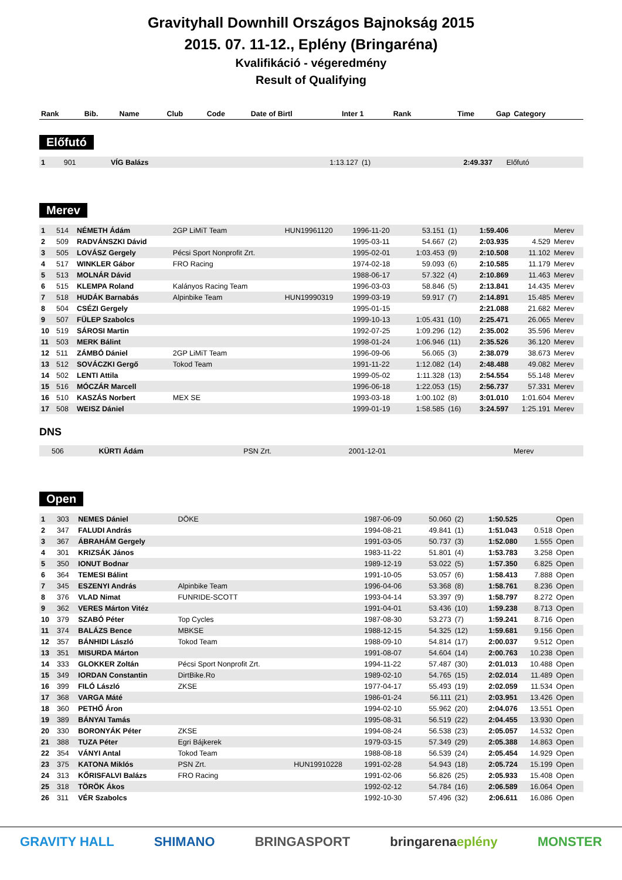Gravityhall Downhill Országos Bajnokság 2015
2015. 07. 11-12., Eplény (Bringaréna)
Kvalifikáció - végeredmény
Result of Qualifying
| Rank | Bib. | Name | Club | Code | Date of Birtl | Inter 1 | Rank | Time | Gap | Category |
| --- | --- | --- | --- | --- | --- | --- | --- | --- | --- | --- |
Előfutó
| 1 | 901 | VÍG Balázs | | | | 1:13.127 | (1) | 2:49.337 | | Előfutó |
Merev
| 1 | 514 | NÉMETH Ádám | 2GP LiMiT Team | HUN19961120 | 1996-11-20 | 53.151 | (1) | 1:59.406 | | Merev |
| 2 | 509 | RADVÁNSZKI Dávid | | | 1995-03-11 | 54.667 | (2) | 2:03.935 | 4.529 | Merev |
| 3 | 505 | LOVÁSZ Gergely | Pécsi Sport Nonprofit Zrt. | | 1995-02-01 | 1:03.453 | (9) | 2:10.508 | 11.102 | Merev |
| 4 | 517 | WINKLER Gábor | FRO Racing | | 1974-02-18 | 59.093 | (6) | 2:10.585 | 11.179 | Merev |
| 5 | 513 | MOLNÁR Dávid | | | 1988-06-17 | 57.322 | (4) | 2:10.869 | 11.463 | Merev |
| 6 | 515 | KLEMPA Roland | Kalányos Racing Team | | 1996-03-03 | 58.846 | (5) | 2:13.841 | 14.435 | Merev |
| 7 | 518 | HUDÁK Barnabás | Alpinbike Team | HUN19990319 | 1999-03-19 | 59.917 | (7) | 2:14.891 | 15.485 | Merev |
| 8 | 504 | CSÉZI Gergely | | | 1995-01-15 | | | 2:21.088 | 21.682 | Merev |
| 9 | 507 | FÜLEP Szabolcs | | | 1999-10-13 | 1:05.431 | (10) | 2:25.471 | 26.065 | Merev |
| 10 | 519 | SÁROSI Martin | | | 1992-07-25 | 1:09.296 | (12) | 2:35.002 | 35.596 | Merev |
| 11 | 503 | MERK Bálint | | | 1998-01-24 | 1:06.946 | (11) | 2:35.526 | 36.120 | Merev |
| 12 | 511 | ZÁMBÓ Dániel | 2GP LiMiT Team | | 1996-09-06 | 56.065 | (3) | 2:38.079 | 38.673 | Merev |
| 13 | 512 | SOVÁCZKI Gergő | Tokod Team | | 1991-11-22 | 1:12.082 | (14) | 2:48.488 | 49.082 | Merev |
| 14 | 502 | LENTI Attila | | | 1999-05-02 | 1:11.328 | (13) | 2:54.554 | 55.148 | Merev |
| 15 | 516 | MÓCZÁR Marcell | | | 1996-06-18 | 1:22.053 | (15) | 2:56.737 | 57.331 | Merev |
| 16 | 510 | KASZÁS Norbert | MEX SE | | 1993-03-18 | 1:00.102 | (8) | 3:01.010 | 1:01.604 | Merev |
| 17 | 508 | WEISZ Dániel | | | 1999-01-19 | 1:58.585 | (16) | 3:24.597 | 1:25.191 | Merev |
DNS
| | 506 | KÜRTI Ádám | PSN Zrt. | | 2001-12-01 | | | | | Merev |
Open
| 1 | 303 | NEMES Dániel | DÖKE | | 1987-06-09 | 50.060 | (2) | 1:50.525 | | Open |
| 2 | 347 | FALUDI András | | | 1994-08-21 | 49.841 | (1) | 1:51.043 | 0.518 | Open |
| 3 | 367 | ÁBRAHÁM Gergely | | | 1991-03-05 | 50.737 | (3) | 1:52.080 | 1.555 | Open |
| 4 | 301 | KRIZSÁK János | | | 1983-11-22 | 51.801 | (4) | 1:53.783 | 3.258 | Open |
| 5 | 350 | IONUT Bodnar | | | 1989-12-19 | 53.022 | (5) | 1:57.350 | 6.825 | Open |
| 6 | 364 | TEMESI Bálint | | | 1991-10-05 | 53.057 | (6) | 1:58.413 | 7.888 | Open |
| 7 | 345 | ESZENYI András | Alpinbike Team | | 1996-04-06 | 53.368 | (8) | 1:58.761 | 8.236 | Open |
| 8 | 376 | VLAD Nimat | FUNRIDE-SCOTT | | 1993-04-14 | 53.397 | (9) | 1:58.797 | 8.272 | Open |
| 9 | 362 | VERES Márton Vitéz | | | 1991-04-01 | 53.436 | (10) | 1:59.238 | 8.713 | Open |
| 10 | 379 | SZABÓ Péter | Top Cycles | | 1987-08-30 | 53.273 | (7) | 1:59.241 | 8.716 | Open |
| 11 | 374 | BALÁZS Bence | MBKSE | | 1988-12-15 | 54.325 | (12) | 1:59.681 | 9.156 | Open |
| 12 | 357 | BÁNHIDI László | Tokod Team | | 1988-09-10 | 54.814 | (17) | 2:00.037 | 9.512 | Open |
| 13 | 351 | MISURDA Márton | | | 1991-08-07 | 54.604 | (14) | 2:00.763 | 10.238 | Open |
| 14 | 333 | GLOKKER Zoltán | Pécsi Sport Nonprofit Zrt. | | 1994-11-22 | 57.487 | (30) | 2:01.013 | 10.488 | Open |
| 15 | 349 | IORDAN Constantin | DirtBike.Ro | | 1989-02-10 | 54.765 | (15) | 2:02.014 | 11.489 | Open |
| 16 | 399 | FILÓ László | ZKSE | | 1977-04-17 | 55.493 | (19) | 2:02.059 | 11.534 | Open |
| 17 | 368 | VARGA Máté | | | 1986-01-24 | 56.111 | (21) | 2:03.951 | 13.426 | Open |
| 18 | 360 | PETHŐ Áron | | | 1994-02-10 | 55.962 | (20) | 2:04.076 | 13.551 | Open |
| 19 | 389 | BÁNYAI Tamás | | | 1995-08-31 | 56.519 | (22) | 2:04.455 | 13.930 | Open |
| 20 | 330 | BORONYÁK Péter | ZKSE | | 1994-08-24 | 56.538 | (23) | 2:05.057 | 14.532 | Open |
| 21 | 388 | TUZA Péter | Egri Bájkerek | | 1979-03-15 | 57.349 | (29) | 2:05.388 | 14.863 | Open |
| 22 | 354 | VÁNYI Antal | Tokod Team | | 1988-08-18 | 56.539 | (24) | 2:05.454 | 14.929 | Open |
| 23 | 375 | KATONA Miklós | PSN Zrt. | HUN19910228 | 1991-02-28 | 54.943 | (18) | 2:05.724 | 15.199 | Open |
| 24 | 313 | KŐRISFALVI Balázs | FRO Racing | | 1991-02-06 | 56.826 | (25) | 2:05.933 | 15.408 | Open |
| 25 | 318 | TÖRÖK Ákos | | | 1992-02-12 | 54.784 | (16) | 2:06.589 | 16.064 | Open |
| 26 | 311 | VÉR Szabolcs | | | 1992-10-30 | 57.496 | (32) | 2:06.611 | 16.086 | Open |
GRAVITY HALL SHIMANO BRINGASPORT bringarenaeplény MONSTER